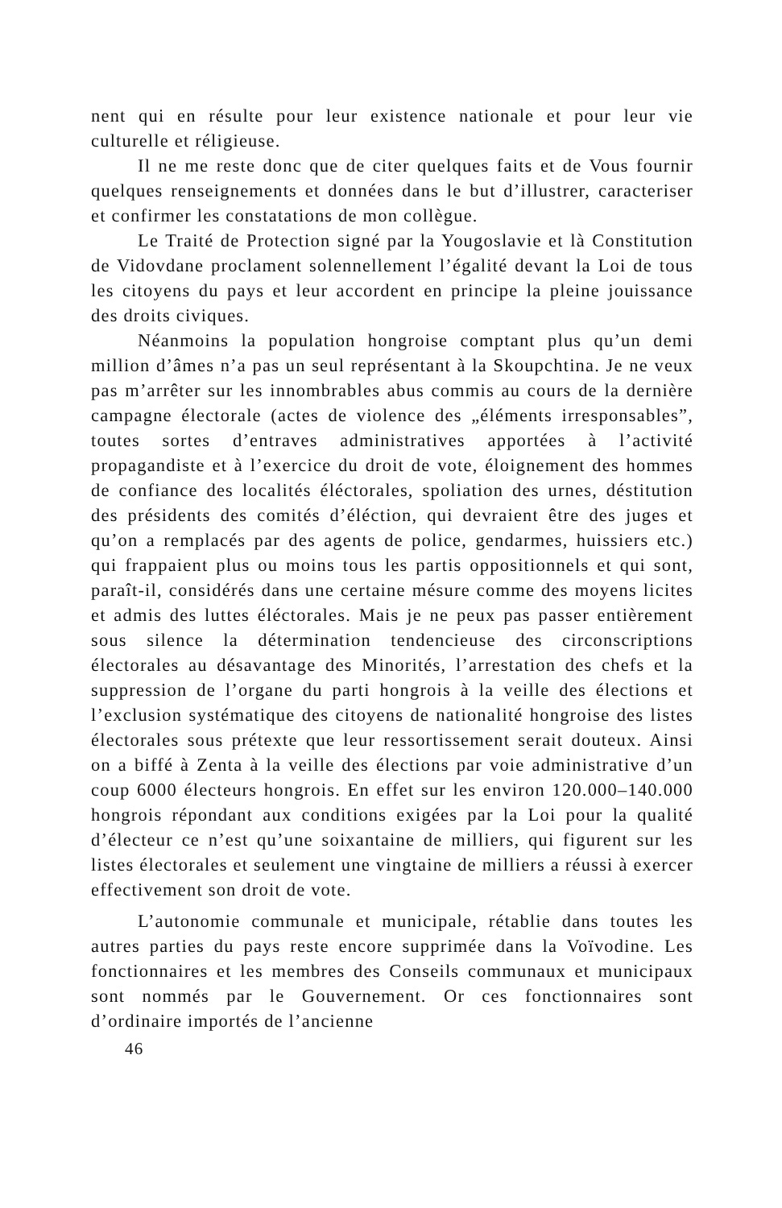nent qui en résulte pour leur existence nationale et pour leur vie culturelle et réligieuse.
Il ne me reste donc que de citer quelques faits et de Vous fournir quelques renseignements et données dans le but d’illustrer, caracteriser et confirmer les constatations de mon collègue.
Le Traité de Protection signé par la Yougoslavie et là Constitution de Vidovdane proclament solennellement l’égalité devant la Loi de tous les citoyens du pays et leur accordent en principe la pleine jouissance des droits civiques.
Néanmoins la population hongroise comptant plus qu’un demi million d’âmes n’a pas un seul représentant à la Skoupchtina. Je ne veux pas m’arrêter sur les innombrables abus commis au cours de la dernière campagne électorale (actes de violence des „éléments irresponsables”, toutes sortes d’entraves administratives apportées à l’activité propagandiste et à l’exercice du droit de vote, éloignement des hommes de confiance des localités éléctorales, spoliation des urnes, déstitution des présidents des comités d’éléction, qui devraient être des juges et qu’on a remplacés par des agents de police, gendarmes, huissiers etc.) qui frappaient plus ou moins tous les partis oppositionnels et qui sont, paraît-il, considérés dans une certaine mésure comme des moyens licites et admis des luttes éléctorales. Mais je ne peux pas passer entièrement sous silence la détermination tendencieuse des circonscriptions électorales au désavantage des Minorités, l’arrestation des chefs et la suppression de l’organe du parti hongrois à la veille des élections et l’exclusion systématique des citoyens de nationalité hongroise des listes électorales sous prétexte que leur ressortissement serait douteux. Ainsi on a biffé à Zenta à la veille des élections par voie administrative d’un coup 6000 électeurs hongrois. En effet sur les environ 120.000–140.000 hongrois répondant aux conditions exigées par la Loi pour la qualité d’électeur ce n’est qu’une soixantaine de milliers, qui figurent sur les listes électorales et seulement une vingtaine de milliers a réussi à exercer effectivement son droit de vote.
L’autonomie communale et municipale, rétablie dans toutes les autres parties du pays reste encore supprimée dans la Voïvodine. Les fonctionnaires et les membres des Conseils communaux et municipaux sont nommés par le Gouvernement. Or ces fonctionnaires sont d’ordinaire importés de l’ancienne
46